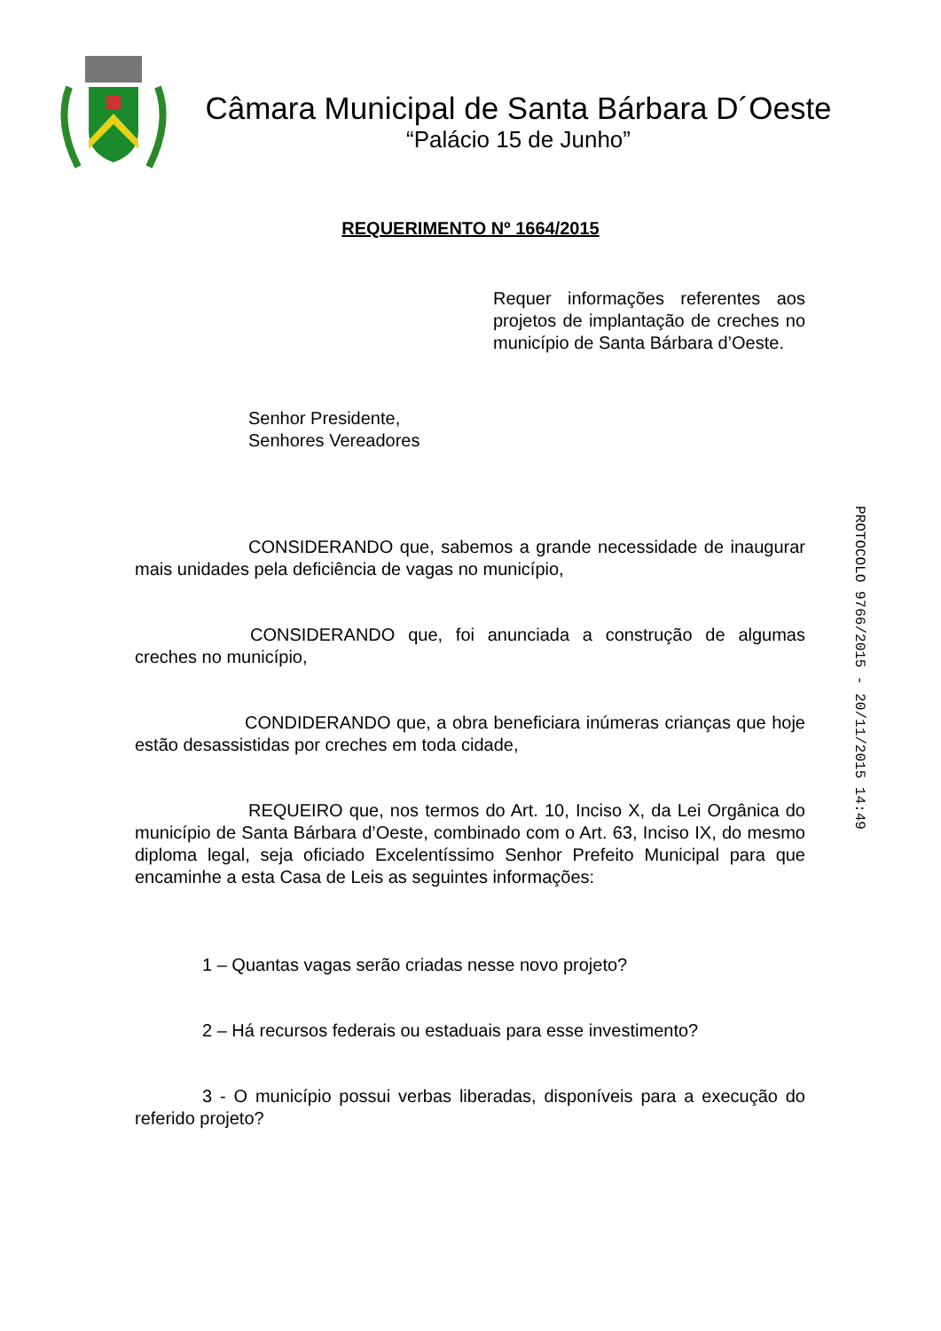Câmara Municipal de Santa Bárbara D´Oeste
“Palácio 15 de Junho”
REQUERIMENTO Nº 1664/2015
Requer informações referentes aos projetos de implantação de creches no município de Santa Bárbara d’Oeste.
Senhor Presidente,
Senhores Vereadores
CONSIDERANDO que, sabemos a grande necessidade de inaugurar mais unidades pela deficiência de vagas no município,
CONSIDERANDO que, foi anunciada a construção de algumas creches no município,
CONDIDERANDO que, a obra beneficiara inúmeras crianças que hoje estão desassistidas por creches em toda cidade,
REQUEIRO que, nos termos do Art. 10, Inciso X, da Lei Orgânica do município de Santa Bárbara d’Oeste, combinado com o Art. 63, Inciso IX, do mesmo diploma legal, seja oficiado Excelentíssimo Senhor Prefeito Municipal para que encaminhe a esta Casa de Leis as seguintes informações:
1 – Quantas vagas serão criadas nesse novo projeto?
2 – Há recursos federais ou estaduais para esse investimento?
3 - O município possui verbas liberadas, disponíveis para a execução do referido projeto?
PROTOCOLO 9766/2015 - 20/11/2015 14:49